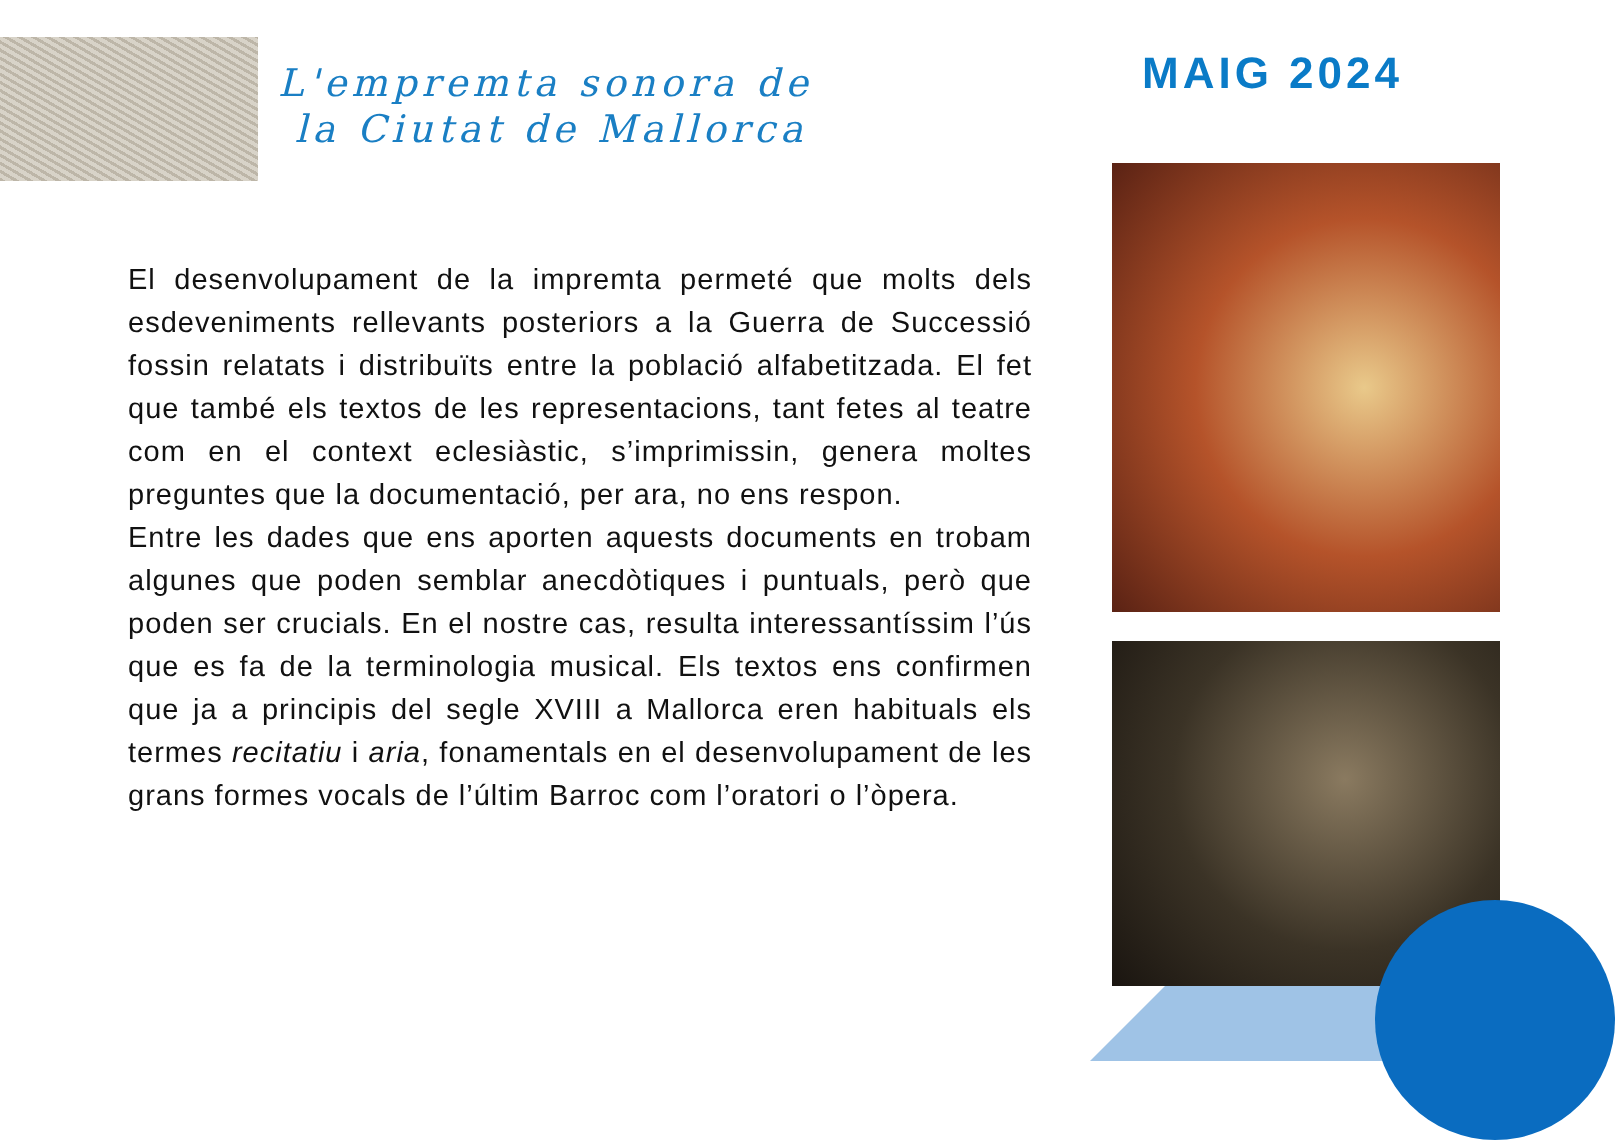L'empremta sonora de
la Ciutat de Mallorca
MAIG 2024
El desenvolupament de la impremta permeté que molts dels esdeveniments rellevants posteriors a la Guerra de Successió fossin relatats i distribuïts entre la població alfabetitzada. El fet que també els textos de les representacions, tant fetes al teatre com en el context eclesiàstic, s’imprimissin, genera moltes preguntes que la documentació, per ara, no ens respon.
Entre les dades que ens aporten aquests documents en trobam algunes que poden semblar anecdòtiques i puntuals, però que poden ser crucials. En el nostre cas, resulta interessantíssim l’ús que es fa de la terminologia musical. Els textos ens confirmen que ja a principis del segle XVIII a Mallorca eren habituals els termes recitatiu i aria, fonamentals en el desenvolupament de les grans formes vocals de l’últim Barroc com l’oratori o l’òpera.